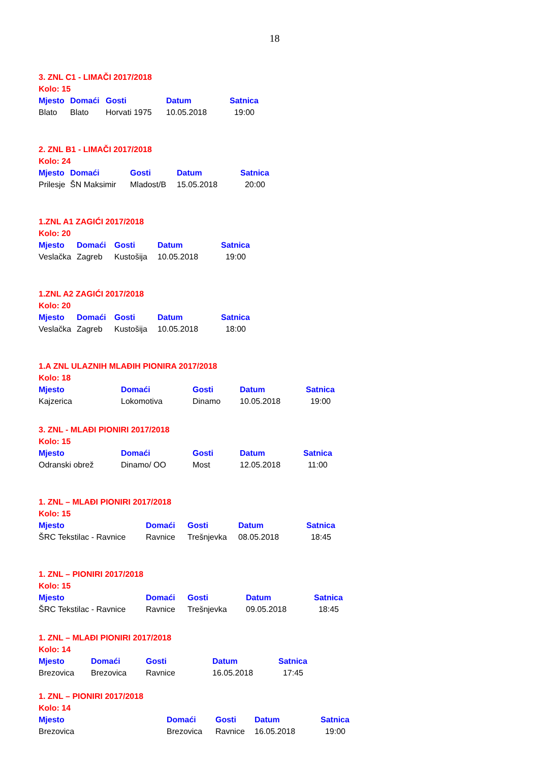18
3. ZNL C1 - LIMAČI 2017/2018
Kolo: 15
| Mjesto | Domaći | Gosti | Datum | Satnica |
| --- | --- | --- | --- | --- |
| Blato | Blato | Horvati 1975 | 10.05.2018 | 19:00 |
2. ZNL B1 - LIMAČI 2017/2018
Kolo: 24
| Mjesto | Domaći | Gosti | Datum | Satnica |
| --- | --- | --- | --- | --- |
| Prilesje | ŠN Maksimir | Mladost/B | 15.05.2018 | 20:00 |
1.ZNL A1 ZAGIĆI 2017/2018
Kolo: 20
| Mjesto | Domaći | Gosti | Datum | Satnica |
| --- | --- | --- | --- | --- |
| Veslačka | Zagreb | Kustošija | 10.05.2018 | 19:00 |
1.ZNL A2 ZAGIĆI 2017/2018
Kolo: 20
| Mjesto | Domaći | Gosti | Datum | Satnica |
| --- | --- | --- | --- | --- |
| Veslačka | Zagreb | Kustošija | 10.05.2018 | 18:00 |
1.A ZNL ULAZNIH MLAĐIH PIONIRA 2017/2018
Kolo: 18
| Mjesto | Domaći | Gosti | Datum | Satnica |
| --- | --- | --- | --- | --- |
| Kajzerica | Lokomotiva | Dinamo | 10.05.2018 | 19:00 |
3. ZNL - MLAĐI PIONIRI 2017/2018
Kolo: 15
| Mjesto | Domaći | Gosti | Datum | Satnica |
| --- | --- | --- | --- | --- |
| Odranski obrež | Dinamo/ OO | Most | 12.05.2018 | 11:00 |
1. ZNL – MLAĐI PIONIRI 2017/2018
Kolo: 15
| Mjesto | Domaći | Gosti | Datum | Satnica |
| --- | --- | --- | --- | --- |
| ŠRC Tekstilac - Ravnice | Ravnice | Trešnjevka | 08.05.2018 | 18:45 |
1. ZNL – PIONIRI 2017/2018
Kolo: 15
| Mjesto | Domaći | Gosti | Datum | Satnica |
| --- | --- | --- | --- | --- |
| ŠRC Tekstilac - Ravnice | Ravnice | Trešnjevka | 09.05.2018 | 18:45 |
1. ZNL – MLAĐI PIONIRI 2017/2018
Kolo: 14
| Mjesto | Domaći | Gosti | Datum | Satnica |
| --- | --- | --- | --- | --- |
| Brezovica | Brezovica | Ravnice | 16.05.2018 | 17:45 |
1. ZNL – PIONIRI 2017/2018
Kolo: 14
| Mjesto | Domaći | Gosti | Datum | Satnica |
| --- | --- | --- | --- | --- |
| Brezovica | Brezovica | Ravnice | 16.05.2018 | 19:00 |